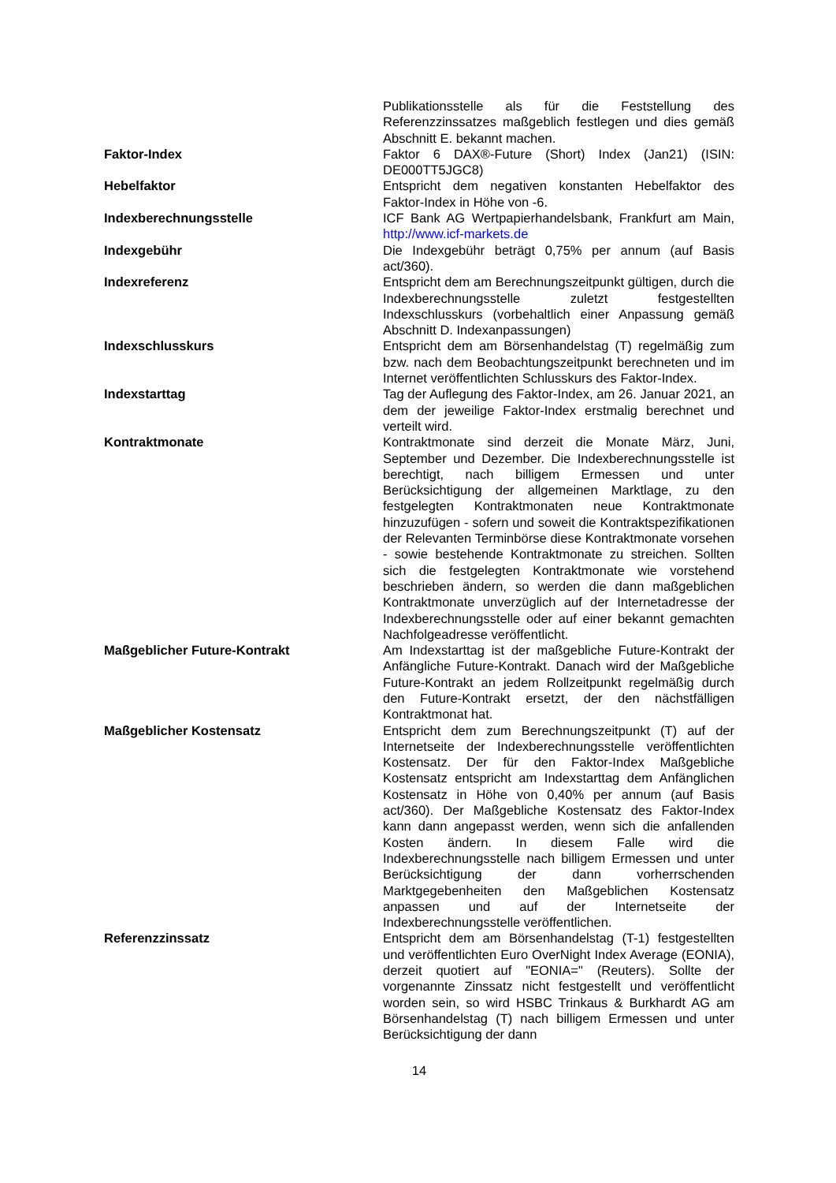| | Publikationsstelle als für die Feststellung des Referenzzinssatzes maßgeblich festlegen und dies gemäß Abschnitt E. bekannt machen. |
| Faktor-Index | Faktor 6 DAX®-Future (Short) Index (Jan21) (ISIN: DE000TT5JGC8) |
| Hebelfaktor | Entspricht dem negativen konstanten Hebelfaktor des Faktor-Index in Höhe von -6. |
| Indexberechnungsstelle | ICF Bank AG Wertpapierhandelsbank, Frankfurt am Main, http://www.icf-markets.de |
| Indexgebühr | Die Indexgebühr beträgt 0,75% per annum (auf Basis act/360). |
| Indexreferenz | Entspricht dem am Berechnungszeitpunkt gültigen, durch die Indexberechnungsstelle zuletzt festgestellten Indexschlusskurs (vorbehaltlich einer Anpassung gemäß Abschnitt D. Indexanpassungen) |
| Indexschlusskurs | Entspricht dem am Börsenhandelstag (T) regelmäßig zum bzw. nach dem Beobachtungszeitpunkt berechneten und im Internet veröffentlichten Schlusskurs des Faktor-Index. |
| Indexstarttag | Tag der Auflegung des Faktor-Index, am 26. Januar 2021, an dem der jeweilige Faktor-Index erstmalig berechnet und verteilt wird. |
| Kontraktmonate | Kontraktmonate sind derzeit die Monate März, Juni, September und Dezember. Die Indexberechnungsstelle ist berechtigt, nach billigem Ermessen und unter Berücksichtigung der allgemeinen Marktlage, zu den festgelegten Kontraktmonaten neue Kontraktmonate hinzuzufügen - sofern und soweit die Kontraktspezifikationen der Relevanten Terminbörse diese Kontraktmonate vorsehen - sowie bestehende Kontraktmonate zu streichen. Sollten sich die festgelegten Kontraktmonate wie vorstehend beschrieben ändern, so werden die dann maßgeblichen Kontraktmonate unverzüglich auf der Internetadresse der Indexberechnungsstelle oder auf einer bekannt gemachten Nachfolgeadresse veröffentlicht. |
| Maßgeblicher Future-Kontrakt | Am Indexstarttag ist der maßgebliche Future-Kontrakt der Anfängliche Future-Kontrakt. Danach wird der Maßgebliche Future-Kontrakt an jedem Rollzeitpunkt regelmäßig durch den Future-Kontrakt ersetzt, der den nächstfälligen Kontraktmonat hat. |
| Maßgeblicher Kostensatz | Entspricht dem zum Berechnungszeitpunkt (T) auf der Internetseite der Indexberechnungsstelle veröffentlichten Kostensatz. Der für den Faktor-Index Maßgebliche Kostensatz entspricht am Indexstarttag dem Anfänglichen Kostensatz in Höhe von 0,40% per annum (auf Basis act/360). Der Maßgebliche Kostensatz des Faktor-Index kann dann angepasst werden, wenn sich die anfallenden Kosten ändern. In diesem Falle wird die Indexberechnungsstelle nach billigem Ermessen und unter Berücksichtigung der dann vorherrschenden Marktgegebenheiten den Maßgeblichen Kostensatz anpassen und auf der Internetseite der Indexberechnungsstelle veröffentlichen. |
| Referenzzinssatz | Entspricht dem am Börsenhandelstag (T-1) festgestellten und veröffentlichten Euro OverNight Index Average (EONIA), derzeit quotiert auf "EONIA=" (Reuters). Sollte der vorgenannte Zinssatz nicht festgestellt und veröffentlicht worden sein, so wird HSBC Trinkaus & Burkhardt AG am Börsenhandelstag (T) nach billigem Ermessen und unter Berücksichtigung der dann |
14